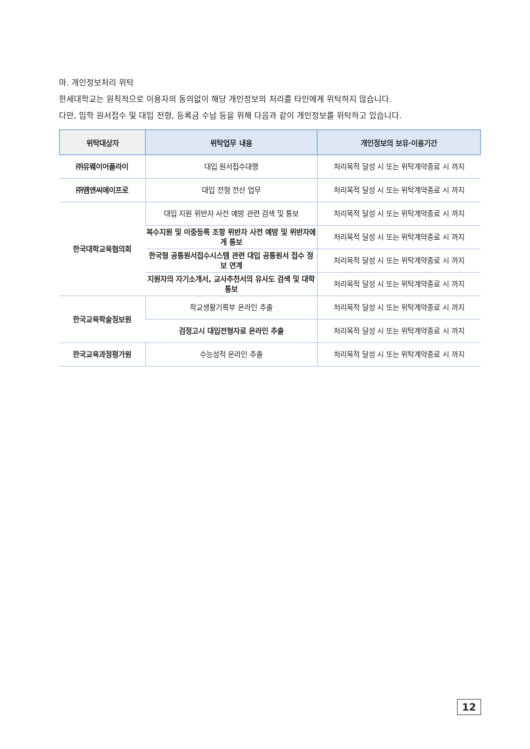마. 개인정보처리 위탁
한세대학교는 원칙적으로 이용자의 동의없이 해당 개인정보의 처리를 타인에게 위탁하지 않습니다.
다만, 입학 원서접수 및 대입 전형, 등록금 수납 등을 위해 다음과 같이 개인정보를 위탁하고 있습니다.
| 위탁대상자 | 위탁업무 내용 | 개인정보의 보유·이용기간 |
| --- | --- | --- |
| ㈜유웨이어플라이 | 대입 원서접수대행 | 처리목적 달성 시 또는 위탁계약종료 시 까지 |
| ㈜엠엔씨에이프로 | 대입 전형 전산 업무 | 처리목적 달성 시 또는 위탁계약종료 시 까지 |
| 한국대학교육협의회 | 대입 지원 위반자 사전 예방 관련 검색 및 통보 | 처리목적 달성 시 또는 위탁계약종료 시 까지 |
| | 복수지원 및 이중등록 조항 위반자 사전 예방 및 위반자에게 통보 | 처리목적 달성 시 또는 위탁계약종료 시 까지 |
| | 한국형 공통원서접수시스템 관련 대입 공통원서 접수 정보 연계 | 처리목적 달성 시 또는 위탁계약종료 시 까지 |
| | 지원자의 자기소개서, 교사추천서의 유사도 검색 및 대학 통보 | 처리목적 달성 시 또는 위탁계약종료 시 까지 |
| 한국교육학술정보원 | 학교생활기록부 온라인 추출 | 처리목적 달성 시 또는 위탁계약종료 시 까지 |
| | 검정고시 대입전형자료 온라인 추출 | 처리목적 달성 시 또는 위탁계약종료 시 까지 |
| 한국교육과정평가원 | 수능성적 온라인 추출 | 처리목적 달성 시 또는 위탁계약종료 시 까지 |
12